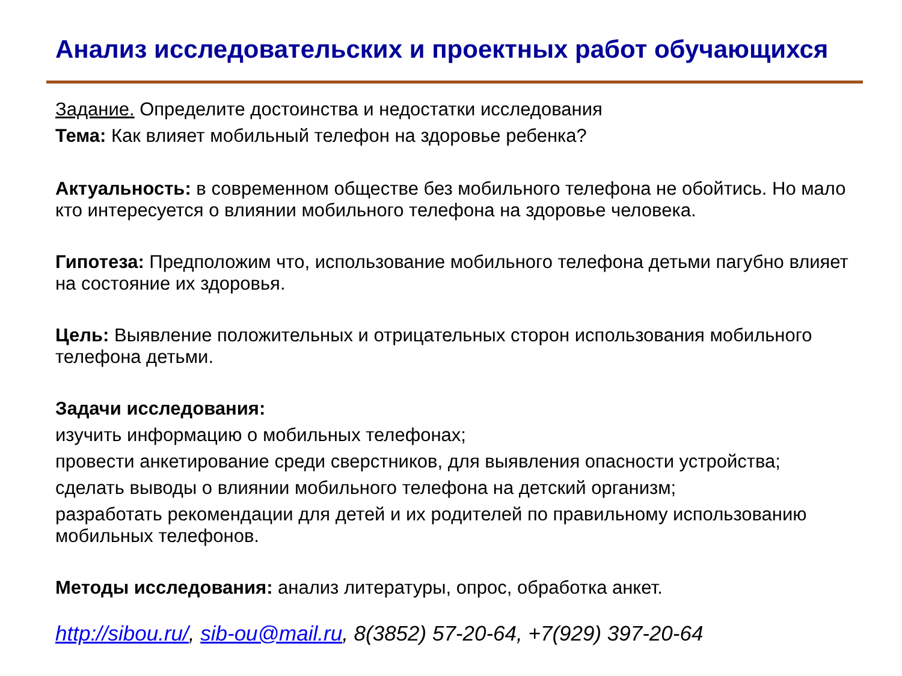Анализ исследовательских и проектных работ обучающихся
Задание. Определите достоинства и недостатки исследования
Тема: Как влияет мобильный телефон на здоровье ребенка?
Актуальность: в современном обществе без мобильного телефона не обойтись. Но мало кто интересуется о влиянии мобильного телефона на здоровье человека.
Гипотеза: Предположим что, использование мобильного телефона детьми пагубно влияет на состояние их здоровья.
Цель: Выявление положительных и отрицательных сторон использования мобильного телефона детьми.
Задачи исследования:
изучить информацию о мобильных телефонах;
провести анкетирование среди сверстников, для выявления опасности устройства;
сделать выводы о влиянии мобильного телефона на детский организм;
разработать рекомендации для детей и их родителей по правильному использованию мобильных телефонов.
Методы исследования: анализ литературы, опрос, обработка анкет.
http://sibou.ru/, sib-ou@mail.ru, 8(3852) 57-20-64, +7(929) 397-20-64